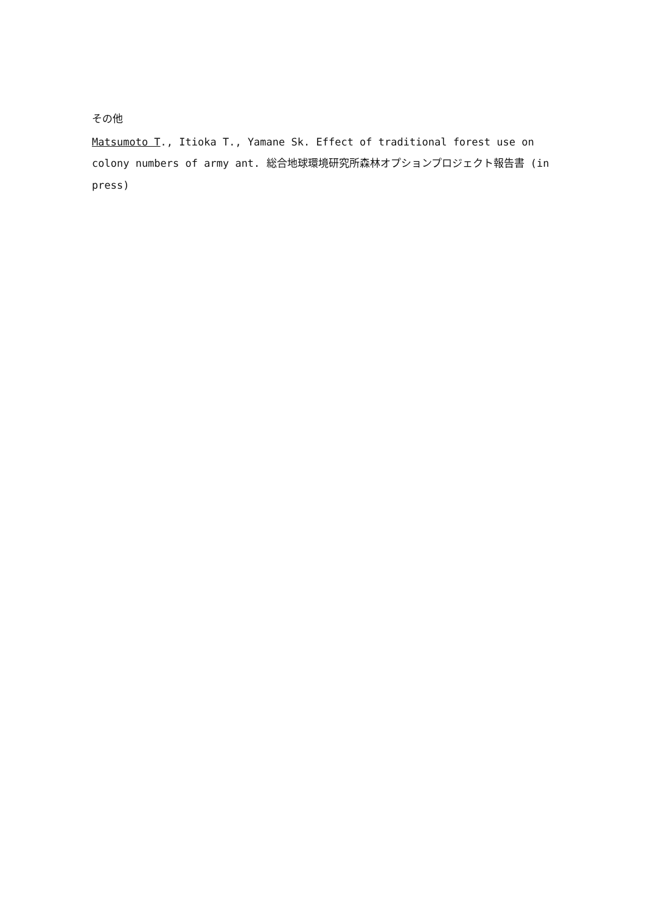その他
Matsumoto T., Itioka T., Yamane Sk. Effect of traditional forest use on colony numbers of army ant. 総合地球環境研究所森林オプションプロジェクト報告書 (in press)